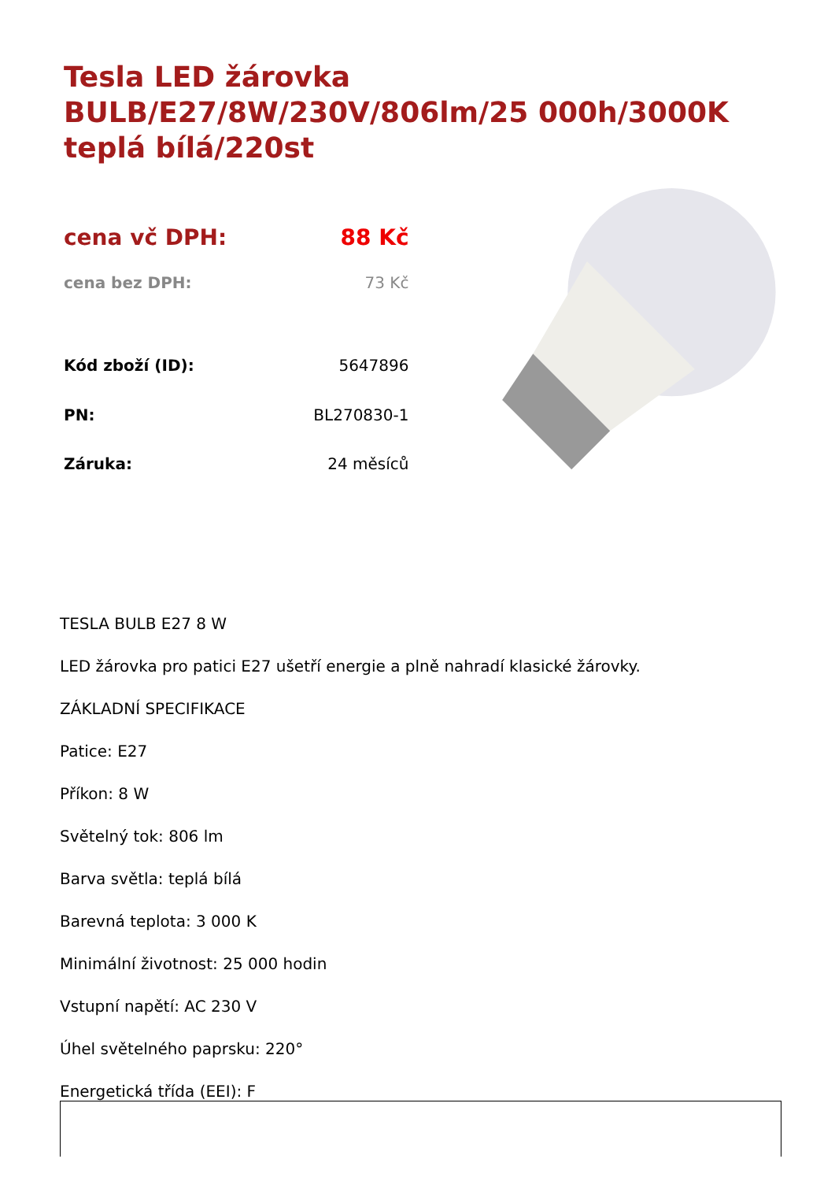Tesla LED žárovka BULB/E27/8W/230V/806lm/25 000h/3000K teplá bílá/220st
| cena vč DPH: | 88 Kč |
| cena bez DPH: | 73 Kč |
| Kód zboží (ID): | 5647896 |
| PN: | BL270830-1 |
| Záruka: | 24 měsíců |
TESLA BULB E27 8 W
LED žárovka pro patici E27 ušetří energie a plně nahradí klasické žárovky.
ZÁKLADNÍ SPECIFIKACE
Patice: E27
Příkon: 8 W
Světelný tok: 806 lm
Barva světla: teplá bílá
Barevná teplota: 3 000 K
Minimální životnost: 25 000 hodin
Vstupní napětí: AC 230 V
Úhel světelného paprsku: 220°
Energetická třída (EEI): F